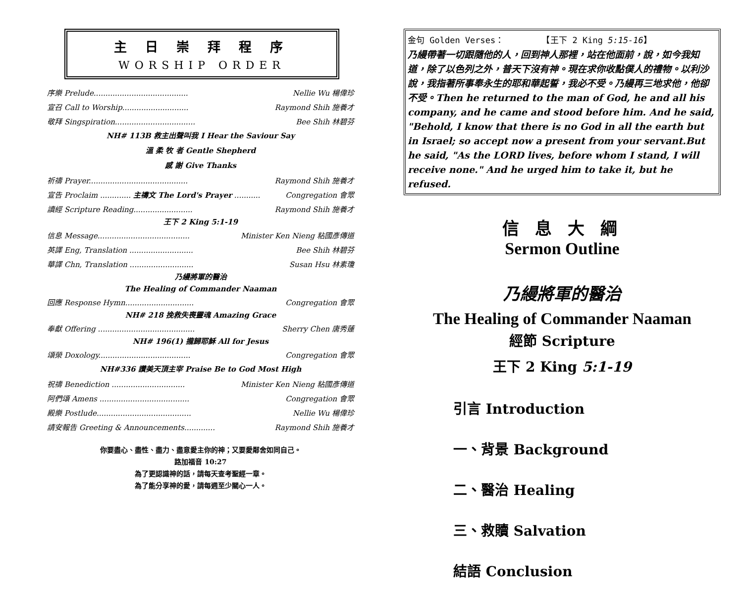主 日 崇 拜 程 序
WORSHIP ORDER
序樂 Prelude........................................ Nellie Wu 楊偉珍
宣召 Call to Worship............................ Raymond Shih 施養才
敬拜 Singspiration.................................. Bee Shih 林碧芬
NH# 113B 救主出聲叫我 I Hear the Saviour Say
溫 柔 牧 者 Gentle Shepherd
感 謝 Give Thanks
祈禱 Prayer.......................................... Raymond Shih 施養才
宣告 Proclaim ............. 主禱文 The Lord's Prayer ........... Congregation 會眾
讀經 Scripture Reading......................... Raymond Shih 施養才
王下 2 King 5:1-19
信息 Message....................................... Minister Ken Nieng 粘國彥傳道
英譯 Eng, Translation ........................... Bee Shih 林碧芬
華譯 Chn, Translation ........................... Susan Hsu 林素瓊
乃縵將軍的醫治
The Healing of Commander Naaman
回應 Response Hymn............................. Congregation 會眾
NH# 218 挽救失喪靈魂 Amazing Grace
奉獻 Offering ......................................... Sherry Chen 唐秀蓮
NH# 196(1) 攏歸耶穌 All for Jesus
頌榮 Doxology....................................... Congregation 會眾
NH#336 讚美天頂主宰 Praise Be to God Most High
祝禱 Benediction ............................... Minister Ken Nieng 粘國彥傳道
阿們頌 Amens ...................................... Congregation 會眾
殿樂 Postlude........................................ Nellie Wu 楊偉珍
請安報告 Greeting & Announcements............. Raymond Shih 施養才
你要盡心、盡性、盡力、盡意愛主你的神；又要愛鄰舍如同自己。
路加福音 10:27
為了更認識神的話，請每天查考聖經一章。
為了能分享神的愛，請每週至少關心一人。
金句 Golden Verses：　　　　　【王下 2 King 5:15-16】
乃縵帶著一切跟隨他的人，回到神人那裡，站在他面前，說，如今我知道，除了以色列之外，普天下沒有神。現在求你收點僕人的禮物。以利沙說，我指著所事奉永生的耶和華起誓，我必不受。乃縵再三地求他，他卻不受。Then he returned to the man of God, he and all his company, and he came and stood before him. And he said, "Behold, I know that there is no God in all the earth but in Israel; so accept now a present from your servant.But he said, "As the LORD lives, before whom I stand, I will receive none." And he urged him to take it, but he refused.
信 息 大 綱
Sermon Outline
乃縵將軍的醫治
The Healing of Commander Naaman
經節 Scripture
王下 2 King 5:1-19
引言 Introduction
一、背景 Background
二、醫治 Healing
三、救贖 Salvation
結語 Conclusion